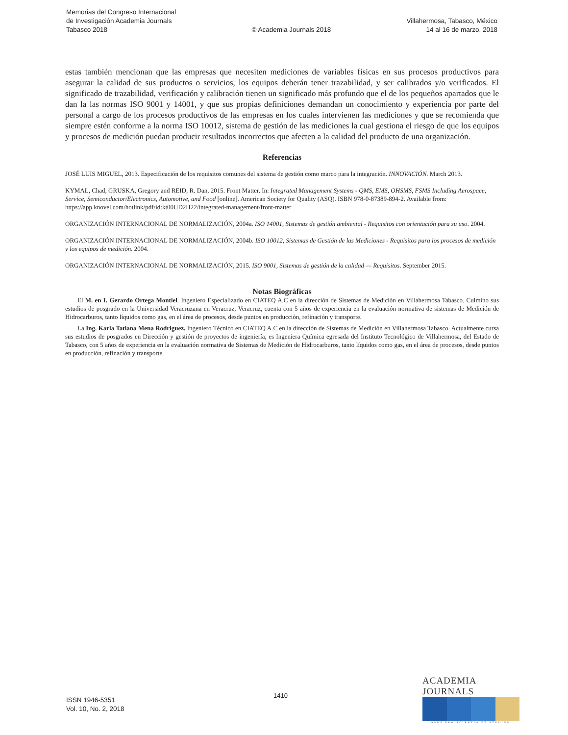Memorias del Congreso Internacional
de Investigación Academia Journals
Tabasco 2018
© Academia Journals 2018
Villahermosa, Tabasco, México
14 al 16 de marzo, 2018
estas también mencionan que las empresas que necesiten mediciones de variables físicas en sus procesos productivos para asegurar la calidad de sus productos o servicios, los equipos deberán tener trazabilidad, y ser calibrados y/o verificados. El significado de trazabilidad, verificación y calibración tienen un significado más profundo que el de los pequeños apartados que le dan la las normas ISO 9001 y 14001, y que sus propias definiciones demandan un conocimiento y experiencia por parte del personal a cargo de los procesos productivos de las empresas en los cuales intervienen las mediciones y que se recomienda que siempre estén conforme a la norma ISO 10012, sistema de gestión de las mediciones la cual gestiona el riesgo de que los equipos y procesos de medición puedan producir resultados incorrectos que afecten a la calidad del producto de una organización.
Referencias
JOSÉ LUIS MIGUEL, 2013. Especificación de los requisitos comunes del sistema de gestión como marco para la integración. INNOVACIÓN. March 2013.
KYMAL, Chad, GRUSKA, Gregory and REID, R. Dan, 2015. Front Matter. In: Integrated Management Systems - QMS, EMS, OHSMS, FSMS Including Aerospace, Service, Semiconductor/Electronics, Automotive, and Food [online]. American Society for Quality (ASQ). ISBN 978-0-87389-894-2. Available from: https://app.knovel.com/hotlink/pdf/id:kt00UD2H22/integrated-management/front-matter
ORGANIZACIÓN INTERNACIONAL DE NORMALIZACIÓN, 2004a. ISO 14001, Sistemas de gestión ambiental - Requisitos con orientación para su uso. 2004.
ORGANIZACIÓN INTERNACIONAL DE NORMALIZACIÓN, 2004b. ISO 10012, Sistemas de Gestión de las Mediciones - Requisitos para los procesos de medición y los equipos de medición. 2004.
ORGANIZACIÓN INTERNACIONAL DE NORMALIZACIÓN, 2015. ISO 9001, Sistemas de gestión de la calidad — Requisitos. September 2015.
Notas Biográficas
El M. en I. Gerardo Ortega Montiel. Ingeniero Especializado en CIATEQ A.C en la dirección de Sistemas de Medición en Villahermosa Tabasco. Culmino sus estudios de posgrado en la Universidad Veracruzana en Veracruz, Veracruz, cuenta con 5 años de experiencia en la evaluación normativa de sistemas de Medición de Hidrocarburos, tanto líquidos como gas, en el área de procesos, desde puntos en producción, refinación y transporte.
La Ing. Karla Tatiana Mena Rodriguez. Ingeniero Técnico en CIATEQ A.C en la dirección de Sistemas de Medición en Villahermosa Tabasco. Actualmente cursa sus estudios de posgrados en Dirección y gestión de proyectos de ingeniería, es Ingeniera Química egresada del Instituto Tecnológico de Villahermosa, del Estado de Tabasco, con 5 años de experiencia en la evaluación normativa de Sistemas de Medición de Hidrocarburos, tanto líquidos como gas, en el área de procesos, desde puntos en producción, refinación y transporte.
ISSN 1946-5351
Vol. 10, No. 2, 2018
1410
ACADEMIA JOURNALS
OPUS PRO SCIENTIA ET STUDIUM